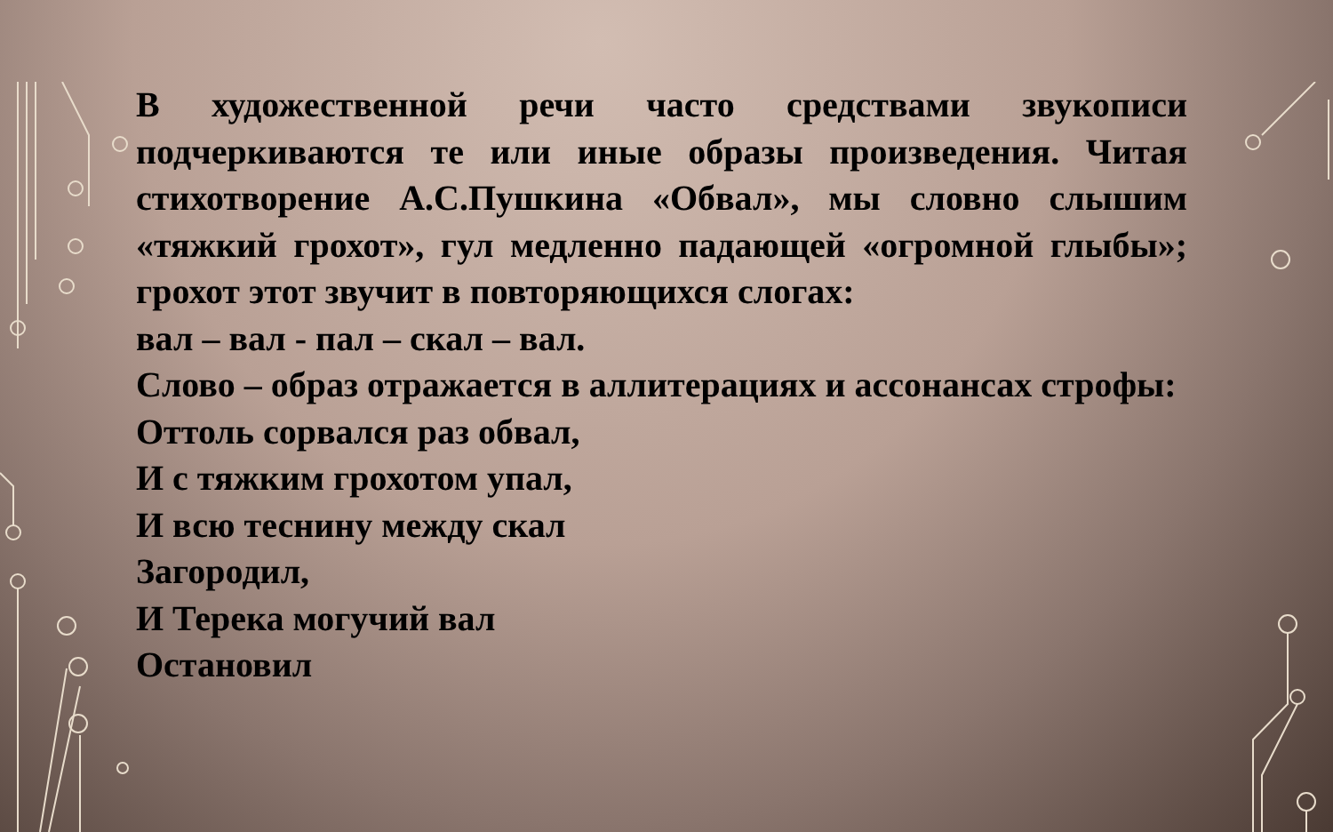В художественной речи часто средствами звукописи подчеркиваются те или иные образы произведения. Читая стихотворение А.С.Пушкина «Обвал», мы словно слышим «тяжкий грохот», гул медленно падающей «огромной глыбы»; грохот этот звучит в повторяющихся слогах:
вал – вал - пал – скал – вал.
Слово – образ отражается в аллитерациях и ассонансах строфы:
Оттоль сорвался раз обвал,
И с тяжким грохотом упал,
И всю теснину между скал
Загородил,
И Терека могучий вал
Остановил